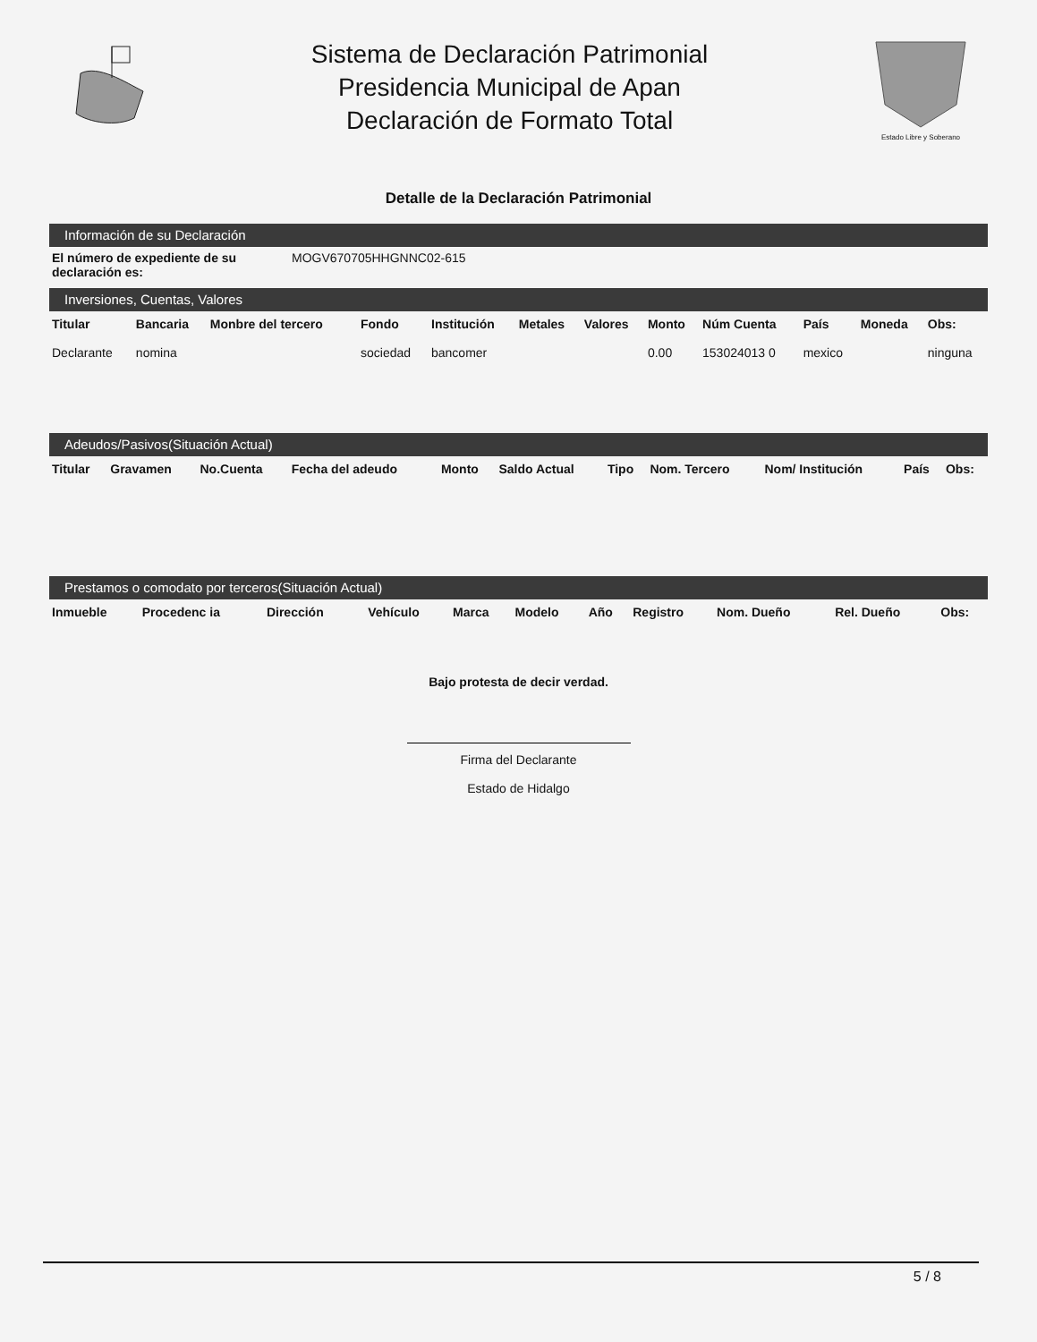Sistema de Declaración Patrimonial
Presidencia Municipal de Apan
Declaración de Formato Total
Estado Libre y Soberano
Detalle de la Declaración Patrimonial
Información de su Declaración
El número de expediente de su declaración es: MOGV670705HHGNNC02-615
Inversiones, Cuentas, Valores
| Titular | Bancaria | Monbre del tercero | Fondo | Institución | Metales | Valores | Monto | Núm Cuenta | País | Moneda | Obs: |
| --- | --- | --- | --- | --- | --- | --- | --- | --- | --- | --- | --- |
| Declarante | nomina | | sociedad | bancomer | | | 0.00 | 153024013 0 | mexico | | ninguna |
Adeudos/Pasivos(Situación Actual)
| Titular | Gravamen | No.Cuenta | Fecha del adeudo | Monto | Saldo Actual | Tipo | Nom. Tercero | Nom/ Institución | País | Obs: |
| --- | --- | --- | --- | --- | --- | --- | --- | --- | --- | --- |
Prestamos o comodato por terceros(Situación Actual)
| Inmueble | Procedenc ia | Dirección | | Vehículo | Marca | Modelo | Año | Registro | Nom. Dueño | Rel. Dueño | Obs: |
| --- | --- | --- | --- | --- | --- | --- | --- | --- | --- | --- | --- |
Bajo protesta de decir verdad.
Firma del Declarante
Estado de Hidalgo
5 / 8